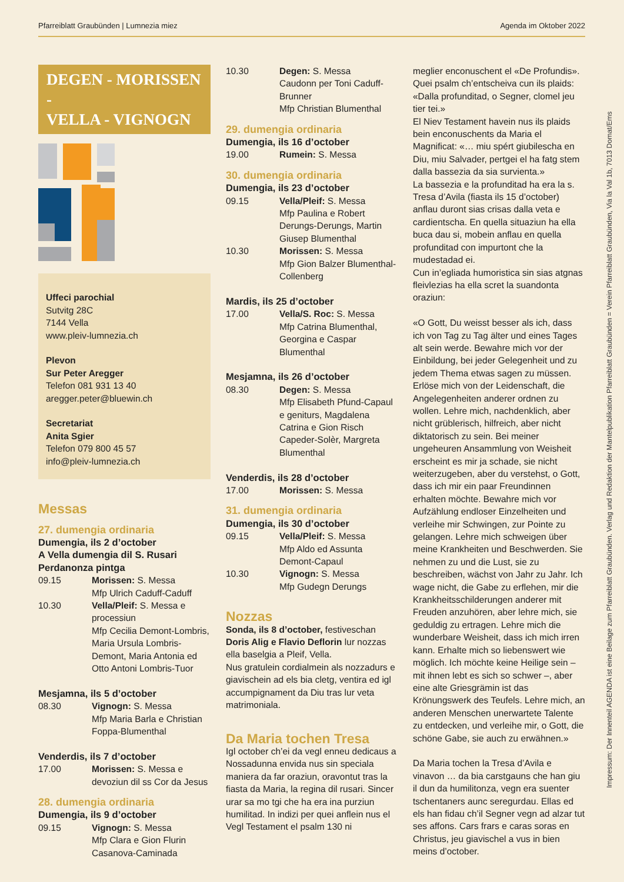Pfarreiblatt Graubünden | Lumnezia miez Agenda im Oktober 2022
DEGEN - MORISSEN -
VELLA - VIGNOGN
Uffeci parochial
Sutvitg 28C
7144 Vella
www.pleiv-lumnezia.ch
Plevon
Sur Peter Aregger
Telefon 081 931 13 40
aregger.peter@bluewin.ch
Secretariat
Anita Sgier
Telefon 079 800 45 57
info@pleiv-lumnezia.ch
Messas
27. dumengia ordinaria
Dumengia, ils 2 d’october
A Vella dumengia dil S. Rusari
Perdanonza pintga
09.15 Morissen: S. Messa
Mfp Ulrich Caduff-Caduff
10.30 Vella/Pleif: S. Messa e processiun
Mfp Cecilia Demont-Lombris, Maria Ursula Lombris-Demont, Maria Antonia ed Otto Antoni Lombris-Tuor
Mesjamna, ils 5 d’october
08.30 Vignogn: S. Messa
Mfp Maria Barla e Christian Foppa-Blumenthal
Venderdis, ils 7 d’october
17.00 Morissen: S. Messa e devoziun dil ss Cor da Jesus
28. dumengia ordinaria
Dumengia, ils 9 d’october
09.15 Vignogn: S. Messa
Mfp Clara e Gion Flurin Casanova-Caminada
10.30 Degen: S. Messa
Caudonn per Toni Caduff-Brunner
Mfp Christian Blumenthal
29. dumengia ordinaria
Dumengia, ils 16 d’october
19.00 Rumein: S. Messa
30. dumengia ordinaria
Dumengia, ils 23 d’october
09.15 Vella/Pleif: S. Messa
Mfp Paulina e Robert Derungs-Derungs, Martin Giusep Blumenthal
10.30 Morissen: S. Messa
Mfp Gion Balzer Blumenthal-Collenberg
Mardis, ils 25 d’october
17.00 Vella/S. Roc: S. Messa
Mfp Catrina Blumenthal, Georgina e Caspar Blumenthal
Mesjamna, ils 26 d’october
08.30 Degen: S. Messa
Mfp Elisabeth Pfund-Capaul e geniturs, Magdalena Catrina e Gion Risch Capeder-Solèr, Margreta Blumenthal
Venderdis, ils 28 d’october
17.00 Morissen: S. Messa
31. dumengia ordinaria
Dumengia, ils 30 d’october
09.15 Vella/Pleif: S. Messa
Mfp Aldo ed Assunta Demont-Capaul
10.30 Vignogn: S. Messa
Mfp Gudegn Derungs
Nozzas
Sonda, ils 8 d’october, festiveschan Doris Alig e Flavio Deflorin lur nozzas ella baselgia a Pleif, Vella.
Nus gratulein cordialmein als nozzadurs e giavischein ad els bia cletg, ventira ed igl accumpignament da Diu tras lur veta matrimoniala.
Da Maria tochen Tresa
Igl october ch’ei da vegl enneu dedicaus a Nossadunna envida nus sin speciala maniera da far oraziun, oravontut tras la fiasta da Maria, la regina dil rusari. Sincer urar sa mo tgi che ha era ina purziun humilitad. In indizi per quei anflein nus el Vegl Testament el psalm 130 ni
meglier enconuschent el «De Profundis». Quei psalm ch’entscheiva cun ils plaids: «Dalla profunditad, o Segner, clomel jeu tier tei.»
El Niev Testament havein nus ils plaids bein enconuschents da Maria el Magnificat: «… miu spért giubilescha en Diu, miu Salvader, pertgei el ha fatg stem dalla bassezia da sia survienta.»
La bassezia e la profunditad ha era la s. Tresa d’Avila (fiasta ils 15 d’october) anflau duront sias crisas dalla veta e cardientscha. En quella situaziun ha ella buca dau si, mobein anflau en quella profunditad con impurtont che la mudestadad ei.
Cun in’egliada humoristica sin sias atgnas fleivlezias ha ella scret la suandonta oraziun:
«O Gott, Du weisst besser als ich, dass ich von Tag zu Tag älter und eines Tages alt sein werde. Bewahre mich vor der Einbildung, bei jeder Gelegenheit und zu jedem Thema etwas sagen zu müssen. Erlöse mich von der Leidenschaft, die Angelegenheiten anderer ordnen zu wollen. Lehre mich, nachdenklich, aber nicht grüblerisch, hilfreich, aber nicht diktatorisch zu sein. Bei meiner ungeheuren Ansammlung von Weisheit erscheint es mir ja schade, sie nicht weiterzugeben, aber du verstehst, o Gott, dass ich mir ein paar Freundinnen erhalten möchte. Bewahre mich vor Aufzählung endloser Einzelheiten und verleihe mir Schwingen, zur Pointe zu gelangen. Lehre mich schweigen über meine Krankheiten und Beschwerden. Sie nehmen zu und die Lust, sie zu beschreiben, wächst von Jahr zu Jahr. Ich wage nicht, die Gabe zu erflehen, mir die Krankheitsschilderungen anderer mit Freuden anzuhören, aber lehre mich, sie geduldig zu ertragen. Lehre mich die wunderbare Weisheit, dass ich mich irren kann. Erhalte mich so liebenswert wie möglich. Ich möchte keine Heilige sein – mit ihnen lebt es sich so schwer –, aber eine alte Griesgrämin ist das Krönungswerk des Teufels. Lehre mich, an anderen Menschen unerwartete Talente zu entdecken, und verleihe mir, o Gott, die schöne Gabe, sie auch zu erwähnen.»
Da Maria tochen la Tresa d’Avila e vinavon … da bia carstgauns che han giu il dun da humilitonza, vegn era suenter tschentaners aunc seregurdau. Ellas ed els han fidau ch’il Segner vegn ad alzar tut ses affons. Cars frars e caras soras en Christus, jeu giavischel a vus in bien meins d’october.
Impressum: Der Innenteil AGENDA ist eine Beilage zum Pfarreiblatt Graubünden. Verlag und Redaktion der Mantelpublikation Pfarreiblatt Graubünden = Verein Pfarreiblatt Graubünden, Via la Val 1b, 7013 Domat/Ems